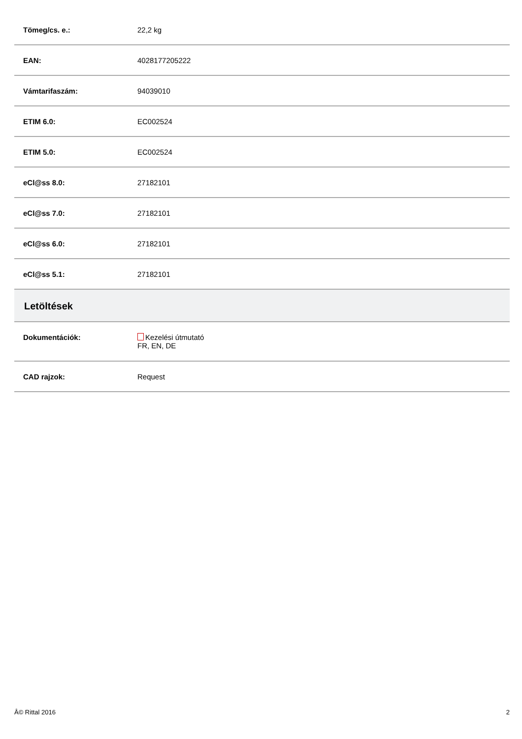| Tömeg/cs. e.: | 22,2 kg |
| EAN: | 4028177205222 |
| Vámtarifaszám: | 94039010 |
| ETIM 6.0: | EC002524 |
| ETIM 5.0: | EC002524 |
| eCl@ss 8.0: | 27182101 |
| eCl@ss 7.0: | 27182101 |
| eCl@ss 6.0: | 27182101 |
| eCl@ss 5.1: | 27182101 |
| Letöltések | |
| Dokumentációk: | Kezelési útmutató FR, EN, DE |
| CAD rajzok: | Request |
Â© Rittal 2016 2